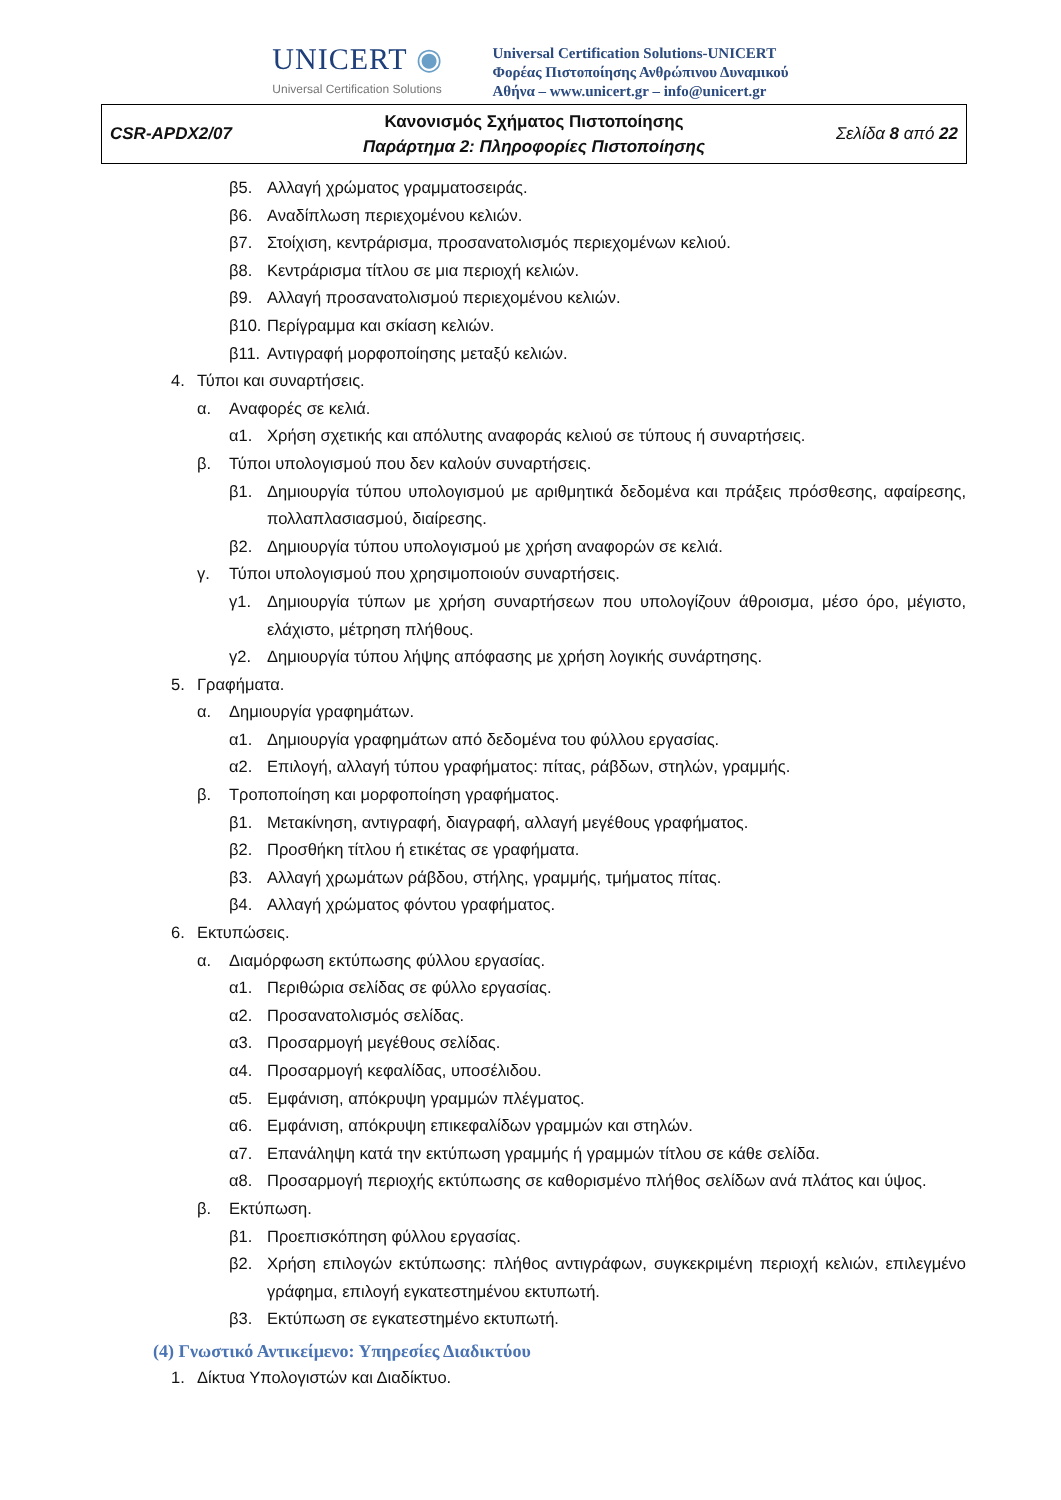UNICERT ◉
Universal Certification Solutions
Universal Certification Solutions-UNICERT
Φορέας Πιστοποίησης Ανθρώπινου Δυναμικού
Αθήνα – www.unicert.gr – info@unicert.gr
| CSR-APDX2/07 | Κανονισμός Σχήματος Πιστοποίησης Παράρτημα 2: Πληροφορίες Πιστοποίησης | Σελίδα 8 από 22 |
β5. Αλλαγή χρώματος γραμματοσειράς.
β6. Αναδίπλωση περιεχομένου κελιών.
β7. Στοίχιση, κεντράρισμα, προσανατολισμός περιεχομένων κελιού.
β8. Κεντράρισμα τίτλου σε μια περιοχή κελιών.
β9. Αλλαγή προσανατολισμού περιεχομένου κελιών.
β10. Περίγραμμα και σκίαση κελιών.
β11. Αντιγραφή μορφοποίησης μεταξύ κελιών.
4. Τύποι και συναρτήσεις.
α. Αναφορές σε κελιά.
α1. Χρήση σχετικής και απόλυτης αναφοράς κελιού σε τύπους ή συναρτήσεις.
β. Τύποι υπολογισμού που δεν καλούν συναρτήσεις.
β1. Δημιουργία τύπου υπολογισμού με αριθμητικά δεδομένα και πράξεις πρόσθεσης, αφαίρεσης, πολλαπλασιασμού, διαίρεσης.
β2. Δημιουργία τύπου υπολογισμού με χρήση αναφορών σε κελιά.
γ. Τύποι υπολογισμού που χρησιμοποιούν συναρτήσεις.
γ1. Δημιουργία τύπων με χρήση συναρτήσεων που υπολογίζουν άθροισμα, μέσο όρο, μέγιστο, ελάχιστο, μέτρηση πλήθους.
γ2. Δημιουργία τύπου λήψης απόφασης με χρήση λογικής συνάρτησης.
5. Γραφήματα.
α. Δημιουργία γραφημάτων.
α1. Δημιουργία γραφημάτων από δεδομένα του φύλλου εργασίας.
α2. Επιλογή, αλλαγή τύπου γραφήματος: πίτας, ράβδων, στηλών, γραμμής.
β. Τροποποίηση και μορφοποίηση γραφήματος.
β1. Μετακίνηση, αντιγραφή, διαγραφή, αλλαγή μεγέθους γραφήματος.
β2. Προσθήκη τίτλου ή ετικέτας σε γραφήματα.
β3. Αλλαγή χρωμάτων ράβδου, στήλης, γραμμής, τμήματος πίτας.
β4. Αλλαγή χρώματος φόντου γραφήματος.
6. Εκτυπώσεις.
α. Διαμόρφωση εκτύπωσης φύλλου εργασίας.
α1. Περιθώρια σελίδας σε φύλλο εργασίας.
α2. Προσανατολισμός σελίδας.
α3. Προσαρμογή μεγέθους σελίδας.
α4. Προσαρμογή κεφαλίδας, υποσέλιδου.
α5. Εμφάνιση, απόκρυψη γραμμών πλέγματος.
α6. Εμφάνιση, απόκρυψη επικεφαλίδων γραμμών και στηλών.
α7. Επανάληψη κατά την εκτύπωση γραμμής ή γραμμών τίτλου σε κάθε σελίδα.
α8. Προσαρμογή περιοχής εκτύπωσης σε καθορισμένο πλήθος σελίδων ανά πλάτος και ύψος.
β. Εκτύπωση.
β1. Προεπισκόπηση φύλλου εργασίας.
β2. Χρήση επιλογών εκτύπωσης: πλήθος αντιγράφων, συγκεκριμένη περιοχή κελιών, επιλεγμένο γράφημα, επιλογή εγκατεστημένου εκτυπωτή.
β3. Εκτύπωση σε εγκατεστημένο εκτυπωτή.
(4) Γνωστικό Αντικείμενο: Υπηρεσίες Διαδικτύου
1. Δίκτυα Υπολογιστών και Διαδίκτυο.